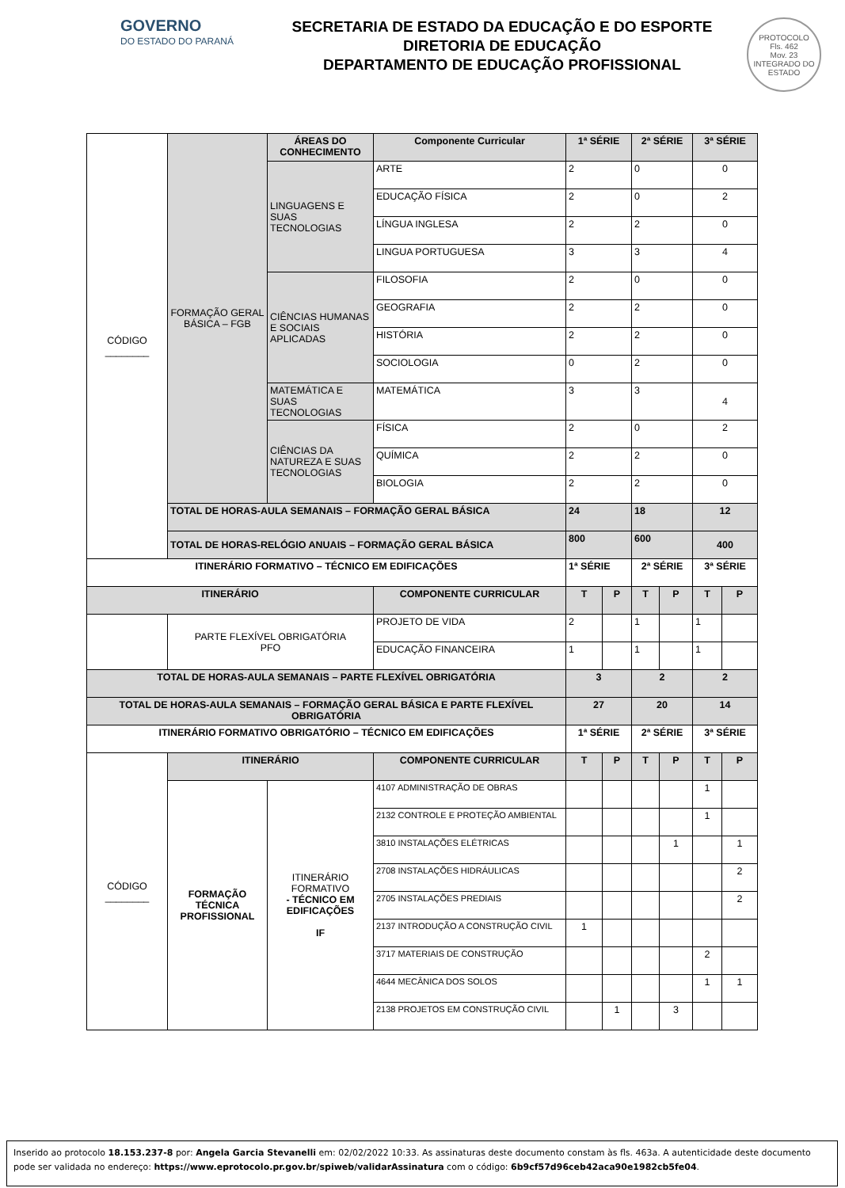GOVERNO
DO ESTADO DO PARANÁ
SECRETARIA DE ESTADO DA EDUCAÇÃO E DO ESPORTE
DIRETORIA DE EDUCAÇÃO
DEPARTAMENTO DE EDUCAÇÃO PROFISSIONAL
PROTOCOLO
Fls. 462
Mov. 23
INTEGRADO DO ESTADO
| CÓDIGO ________ | FORMAÇÃO GERAL BÁSICA – FGB | ÁREAS DO CONHECIMENTO | Componente Curricular | 1ª SÉRIE | | 2ª SÉRIE | | 3ª SÉRIE | |
| | | LINGUAGENS E SUAS TECNOLOGIAS | ARTE | 2 | | 0 | | 0 | |
| | | | EDUCAÇÃO FÍSICA | 2 | | 0 | | 2 | |
| | | | LÍNGUA INGLESA | 2 | | 2 | | 0 | |
| | | | LINGUA PORTUGUESA | 3 | | 3 | | 4 | |
| | | CIÊNCIAS HUMANAS E SOCIAIS APLICADAS | FILOSOFIA | 2 | | 0 | | 0 | |
| | | | GEOGRAFIA | 2 | | 2 | | 0 | |
| | | | HISTÓRIA | 2 | | 2 | | 0 | |
| | | | SOCIOLOGIA | 0 | | 2 | | 0 | |
| | | MATEMÁTICA E SUAS TECNOLOGIAS | MATEMÁTICA | 3 | | 3 | | 4 | |
| | | CIÊNCIAS DA NATUREZA E SUAS TECNOLOGIAS | FÍSICA | 2 | | 0 | | 2 | |
| | | | QUÍMICA | 2 | | 2 | | 0 | |
| | | | BIOLOGIA | 2 | | 2 | | 0 | |
| | TOTAL DE HORAS-AULA SEMANAIS – FORMAÇÃO GERAL BÁSICA | | | 24 | | 18 | | 12 | |
| | TOTAL DE HORAS-RELÓGIO ANUAIS – FORMAÇÃO GERAL BÁSICA | | | 800 | | 600 | | 400 | |
| ITINERÁRIO FORMATIVO – TÉCNICO EM EDIFICAÇÕES | | | | 1ª SÉRIE | | 2ª SÉRIE | | 3ª SÉRIE | |
| ITINERÁRIO | | | COMPONENTE CURRICULAR | T | P | T | P | T | P |
| | PARTE FLEXÍVEL OBRIGATÓRIA PFO | | PROJETO DE VIDA | 2 | | 1 | | 1 | |
| | | | EDUCAÇÃO FINANCEIRA | 1 | | 1 | | 1 | |
| TOTAL DE HORAS-AULA SEMANAIS – PARTE FLEXÍVEL OBRIGATÓRIA | | | | 3 | | 2 | | 2 | |
| TOTAL DE HORAS-AULA SEMANAIS – FORMAÇÃO GERAL BÁSICA E PARTE FLEXÍVEL OBRIGATÓRIA | | | | 27 | | 20 | | 14 | |
| ITINERÁRIO FORMATIVO OBRIGATÓRIO – TÉCNICO EM EDIFICAÇÕES | | | | 1ª SÉRIE | | 2ª SÉRIE | | 3ª SÉRIE | |
| CÓDIGO ________ | ITINERÁRIO | | COMPONENTE CURRICULAR | T | P | T | P | T | P |
| | FORMAÇÃO TÉCNICA PROFISSIONAL | ITINERÁRIO FORMATIVO - TÉCNICO EM EDIFICAÇÕES IF | 4107 ADMINISTRAÇÃO DE OBRAS | | | | | 1 | |
| | | | 2132 CONTROLE E PROTEÇÃO AMBIENTAL | | | | | 1 | |
| | | | 3810 INSTALAÇÕES ELÉTRICAS | | | | 1 | | 1 |
| | | | 2708 INSTALAÇÕES HIDRÁULICAS | | | | | | 2 |
| | | | 2705 INSTALAÇÕES PREDIAIS | | | | | | 2 |
| | | | 2137 INTRODUÇÃO A CONSTRUÇÃO CIVIL | 1 | | | | | |
| | | | 3717 MATERIAIS DE CONSTRUÇÃO | | | | | 2 | |
| | | | 4644 MECÂNICA DOS SOLOS | | | | | 1 | 1 |
| | | | 2138 PROJETOS EM CONSTRUÇÃO CIVIL | | 1 | | 3 | | |
Inserido ao protocolo 18.153.237-8 por: Angela Garcia Stevanelli em: 02/02/2022 10:33. As assinaturas deste documento constam às fls. 463a. A autenticidade deste documento pode ser validada no endereço: https://www.eprotocolo.pr.gov.br/spiweb/validarAssinatura com o código: 6b9cf57d96ceb42aca90e1982cb5fe04.